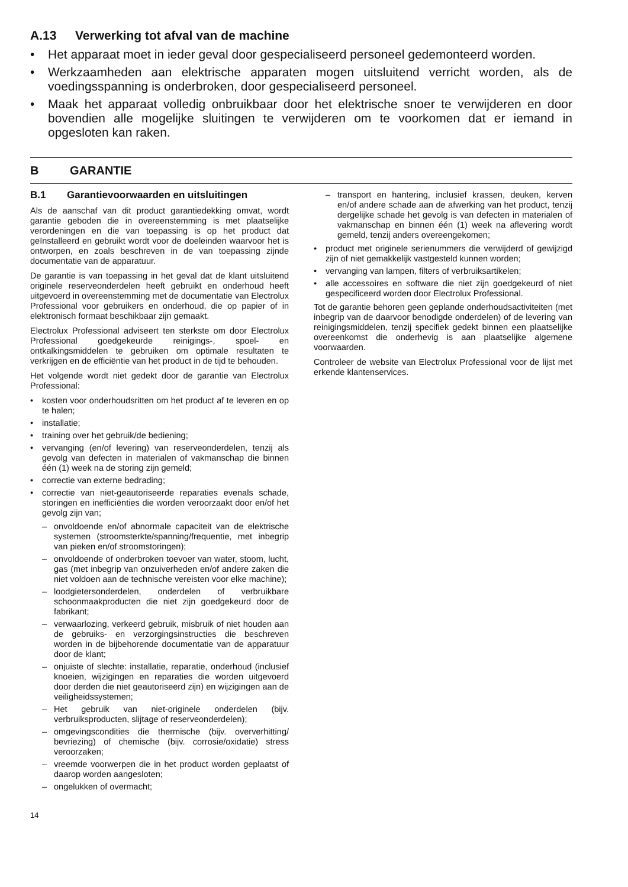A.13 Verwerking tot afval van de machine
• Het apparaat moet in ieder geval door gespecialiseerd personeel gedemonteerd worden.
• Werkzaamheden aan elektrische apparaten mogen uitsluitend verricht worden, als de voedingsspanning is onderbroken, door gespecialiseerd personeel.
• Maak het apparaat volledig onbruikbaar door het elektrische snoer te verwijderen en door bovendien alle mogelijke sluitingen te verwijderen om te voorkomen dat er iemand in opgesloten kan raken.
B GARANTIE
B.1 Garantievoorwaarden en uitsluitingen
Als de aanschaf van dit product garantiedekking omvat, wordt garantie geboden die in overeenstemming is met plaatselijke verordeningen en die van toepassing is op het product dat geïnstalleerd en gebruikt wordt voor de doeleinden waarvoor het is ontworpen, en zoals beschreven in de van toepassing zijnde documentatie van de apparatuur.
De garantie is van toepassing in het geval dat de klant uitsluitend originele reserveonderdelen heeft gebruikt en onderhoud heeft uitgevoerd in overeenstemming met de documentatie van Electrolux Professional voor gebruikers en onderhoud, die op papier of in elektronisch formaat beschikbaar zijn gemaakt.
Electrolux Professional adviseert ten sterkste om door Electrolux Professional goedgekeurde reinigings-, spoel- en ontkalkingsmiddelen te gebruiken om optimale resultaten te verkrijgen en de efficiëntie van het product in de tijd te behouden.
Het volgende wordt niet gedekt door de garantie van Electrolux Professional:
• kosten voor onderhoudsritten om het product af te leveren en op te halen;
• installatie;
• training over het gebruik/de bediening;
• vervanging (en/of levering) van reserveonderdelen, tenzij als gevolg van defecten in materialen of vakmanschap die binnen één (1) week na de storing zijn gemeld;
• correctie van externe bedrading;
• correctie van niet-geautoriseerde reparaties evenals schade, storingen en inefficiënties die worden veroorzaakt door en/of het gevolg zijn van;
– onvoldoende en/of abnormale capaciteit van de elektrische systemen (stroomsterkte/spanning/frequentie, met inbegrip van pieken en/of stroomstoringen);
– onvoldoende of onderbroken toevoer van water, stoom, lucht, gas (met inbegrip van onzuiverheden en/of andere zaken die niet voldoen aan de technische vereisten voor elke machine);
– loodgietersonderdelen, onderdelen of verbruikbare schoonmaakproducten die niet zijn goedgekeurd door de fabrikant;
– verwaarlozing, verkeerd gebruik, misbruik of niet houden aan de gebruiks- en verzorgingsinstructies die beschreven worden in de bijbehorende documentatie van de apparatuur door de klant;
– onjuiste of slechte: installatie, reparatie, onderhoud (inclusief knoeien, wijzigingen en reparaties die worden uitgevoerd door derden die niet geautoriseerd zijn) en wijzigingen aan de veiligheidssystemen;
– Het gebruik van niet-originele onderdelen (bijv. verbruiksproducten, slijtage of reserveonderdelen);
– omgevingscondities die thermische (bijv. oververhitting/ bevriezing) of chemische (bijv. corrosie/oxidatie) stress veroorzaken;
– vreemde voorwerpen die in het product worden geplaatst of daarop worden aangesloten;
– ongelukken of overmacht;
– transport en hantering, inclusief krassen, deuken, kerven en/of andere schade aan de afwerking van het product, tenzij dergelijke schade het gevolg is van defecten in materialen of vakmanschap en binnen één (1) week na aflevering wordt gemeld, tenzij anders overeengekomen;
• product met originele serienummers die verwijderd of gewijzigd zijn of niet gemakkelijk vastgesteld kunnen worden;
• vervanging van lampen, filters of verbruiksartikelen;
• alle accessoires en software die niet zijn goedgekeurd of niet gespecificeerd worden door Electrolux Professional.
Tot de garantie behoren geen geplande onderhoudsactiviteiten (met inbegrip van de daarvoor benodigde onderdelen) of de levering van reinigingsmiddelen, tenzij specifiek gedekt binnen een plaatselijke overeenkomst die onderhevig is aan plaatselijke algemene voorwaarden.
Controleer de website van Electrolux Professional voor de lijst met erkende klantenservices.
14